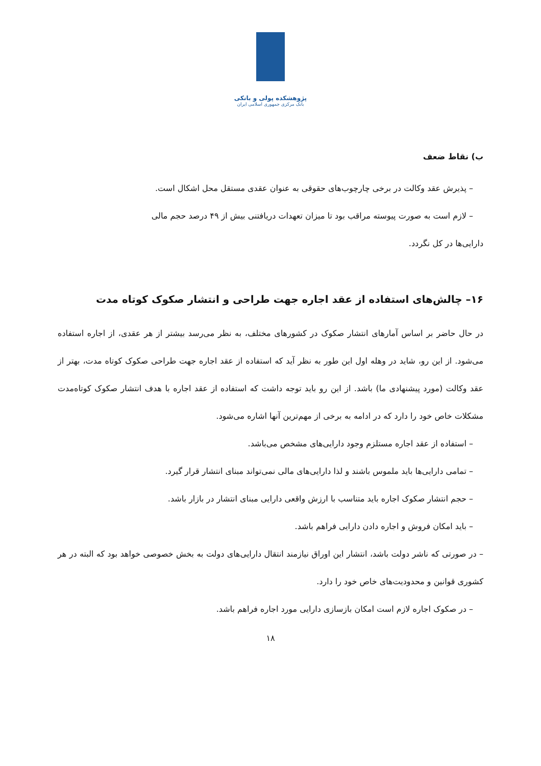پژوهشکده پولی و بانکی
بانک مرکزی جمهوری اسلامی ایران
ب) نقاط ضعف
– پذیرش عقد وکالت در برخی چارچوب‌های حقوقی به عنوان عقدی مستقل محل اشکال است.
– لازم است به صورت پیوسته مراقب بود تا میزان تعهدات دریافتنی بیش از ۴۹ درصد حجم مالی
دارایی‌ها در کل نگردد.
۱۶– چالش‌های استفاده از عقد اجاره جهت طراحی و انتشار صکوک کوتاه مدت
در حال حاضر بر اساس آمارهای انتشار صکوک در کشورهای مختلف، به نظر می‌رسد بیشتر از هر عقدی، از اجاره استفاده می‌شود. از این رو، شاید در وهله اول این طور به نظر آید که استفاده از عقد اجاره جهت طراحی صکوک کوتاه مدت، بهتر از عقد وکالت (مورد پیشنهادی ما) باشد. از این رو باید توجه داشت که استفاده از عقد اجاره با هدف انتشار صکوک کوتاه‌مدت مشکلات خاص خود را دارد که در ادامه به برخی از مهم‌ترین آنها اشاره می‌شود.
– استفاده از عقد اجاره مستلزم وجود دارایی‌های مشخص می‌باشد.
– تمامی دارایی‌ها باید ملموس باشند و لذا دارایی‌های مالی نمی‌تواند مبنای انتشار قرار گیرد.
– حجم انتشار صکوک اجاره باید متناسب با ارزش واقعی دارایی مبنای انتشار در بازار باشد.
– باید امکان فروش و اجاره دادن دارایی فراهم باشد.
– در صورتی که ناشر دولت باشد، انتشار این اوراق نیازمند انتقال دارایی‌های دولت به بخش خصوصی خواهد بود که البته در هر کشوری قوانین و محدودیت‌های خاص خود را دارد.
– در صکوک اجاره لازم است امکان بازسازی دارایی مورد اجاره فراهم باشد.
۱۸